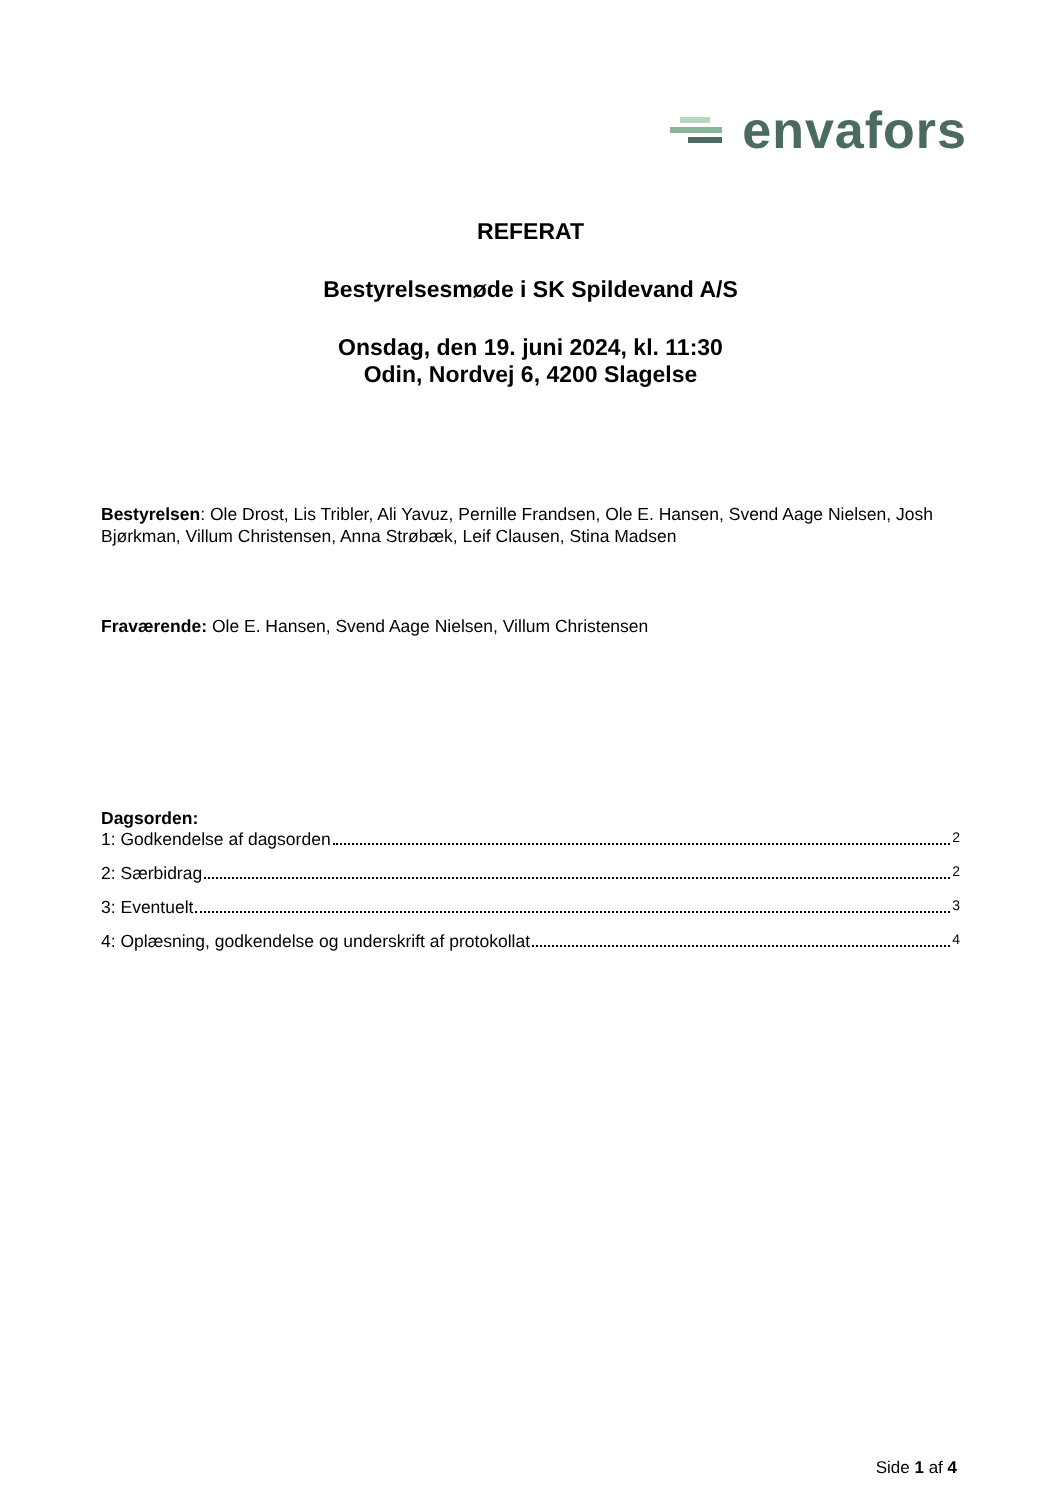envafors
REFERAT
Bestyrelsesmøde i SK Spildevand A/S
Onsdag, den 19. juni 2024, kl. 11:30
Odin, Nordvej 6, 4200 Slagelse
Bestyrelsen: Ole Drost, Lis Tribler, Ali Yavuz, Pernille Frandsen, Ole E. Hansen, Svend Aage Nielsen, Josh Bjørkman, Villum Christensen, Anna Strøbæk, Leif Clausen, Stina Madsen
Fraværende: Ole E. Hansen, Svend Aage Nielsen, Villum Christensen
Dagsorden:
1: Godkendelse af dagsorden 2
2: Særbidrag 2
3: Eventuelt 3
4: Oplæsning, godkendelse og underskrift af protokollat 4
Side 1 af 4